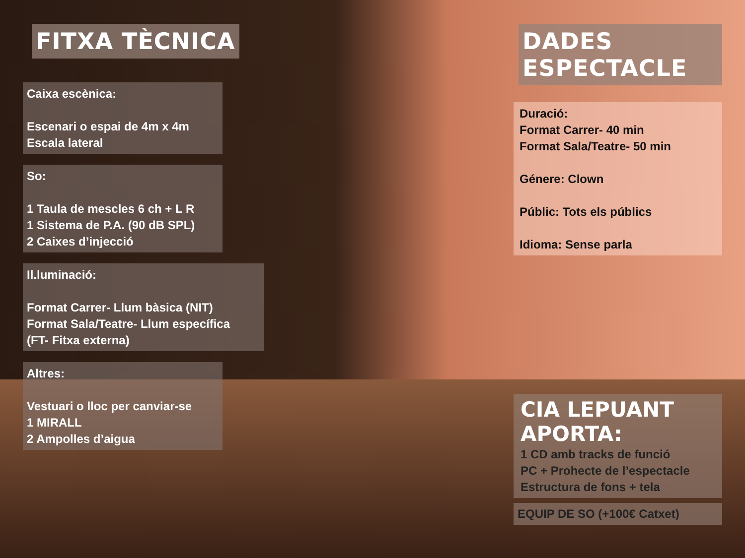FITXA TÈCNICA
Caixa escènica:
Escenari o espai de 4m x 4m
Escala lateral
So:
1 Taula de mescles 6 ch + L R
1 Sistema de P.A. (90 dB SPL)
2 Caixes d’injecció
Il.luminació:
Format Carrer- Llum bàsica (NIT)
Format Sala/Teatre- Llum específica
(FT- Fitxa externa)
Altres:
Vestuari o lloc per canviar-se
1 MIRALL
2 Ampolles d’aigua
DADES ESPECTACLE
Duració:
Format Carrer- 40 min
Format Sala/Teatre- 50 min
Génere: Clown
Públic: Tots els públics
Idioma: Sense parla
CIA LEPUANT APORTA:
1 CD amb tracks de funció
PC + Prohecte de l’espectacle
Estructura de fons + tela
EQUIP DE SO (+100€ Catxet)